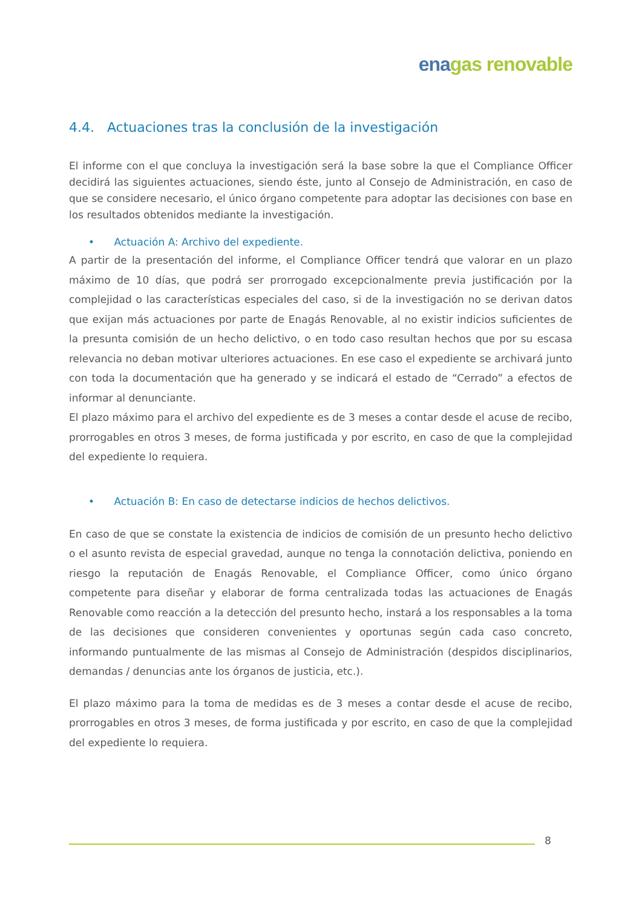ena gas renovable
4.4. Actuaciones tras la conclusión de la investigación
El informe con el que concluya la investigación será la base sobre la que el Compliance Officer decidirá las siguientes actuaciones, siendo éste, junto al Consejo de Administración, en caso de que se considere necesario, el único órgano competente para adoptar las decisiones con base en los resultados obtenidos mediante la investigación.
• Actuación A: Archivo del expediente.
A partir de la presentación del informe, el Compliance Officer tendrá que valorar en un plazo máximo de 10 días, que podrá ser prorrogado excepcionalmente previa justificación por la complejidad o las características especiales del caso, si de la investigación no se derivan datos que exijan más actuaciones por parte de Enagás Renovable, al no existir indicios suficientes de la presunta comisión de un hecho delictivo, o en todo caso resultan hechos que por su escasa relevancia no deban motivar ulteriores actuaciones. En ese caso el expediente se archivará junto con toda la documentación que ha generado y se indicará el estado de “Cerrado” a efectos de informar al denunciante.
El plazo máximo para el archivo del expediente es de 3 meses a contar desde el acuse de recibo, prorrogables en otros 3 meses, de forma justificada y por escrito, en caso de que la complejidad del expediente lo requiera.
• Actuación B: En caso de detectarse indicios de hechos delictivos.
En caso de que se constate la existencia de indicios de comisión de un presunto hecho delictivo o el asunto revista de especial gravedad, aunque no tenga la connotación delictiva, poniendo en riesgo la reputación de Enagás Renovable, el Compliance Officer, como único órgano competente para diseñar y elaborar de forma centralizada todas las actuaciones de Enagás Renovable como reacción a la detección del presunto hecho, instará a los responsables a la toma de las decisiones que consideren convenientes y oportunas según cada caso concreto, informando puntualmente de las mismas al Consejo de Administración (despidos disciplinarios, demandas / denuncias ante los órganos de justicia, etc.).
El plazo máximo para la toma de medidas es de 3 meses a contar desde el acuse de recibo, prorrogables en otros 3 meses, de forma justificada y por escrito, en caso de que la complejidad del expediente lo requiera.
8